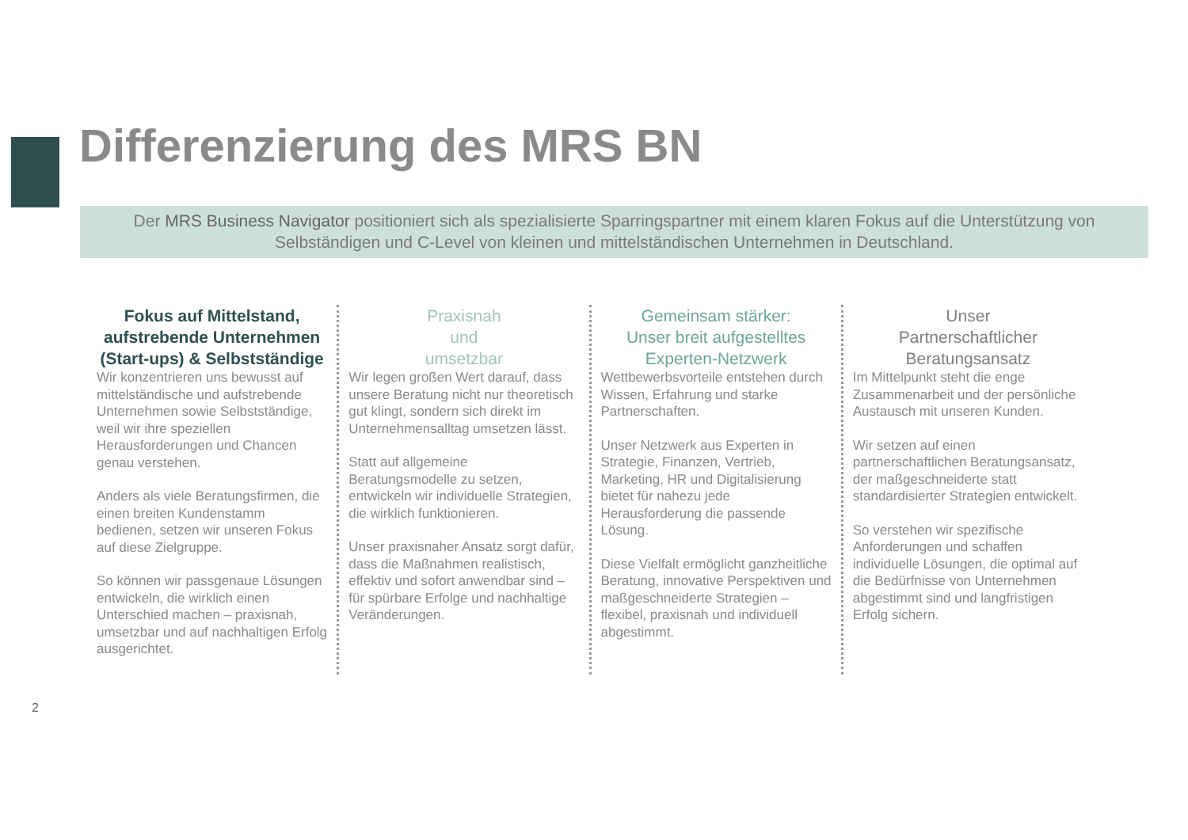Differenzierung des MRS BN
Der MRS Business Navigator positioniert sich als spezialisierte Sparringspartner mit einem klaren Fokus auf die Unterstützung von Selbständigen und C-Level von kleinen und mittelständischen Unternehmen in Deutschland.
Fokus auf Mittelstand, aufstrebende Unternehmen (Start-ups) & Selbstständige
Wir konzentrieren uns bewusst auf mittelständische und aufstrebende Unternehmen sowie Selbstständige, weil wir ihre speziellen Herausforderungen und Chancen genau verstehen.
Anders als viele Beratungsfirmen, die einen breiten Kundenstamm bedienen, setzen wir unseren Fokus auf diese Zielgruppe.
So können wir passgenaue Lösungen entwickeln, die wirklich einen Unterschied machen – praxisnah, umsetzbar und auf nachhaltigen Erfolg ausgerichtet.
Praxisnah
und
umsetzbar
Wir legen großen Wert darauf, dass unsere Beratung nicht nur theoretisch gut klingt, sondern sich direkt im Unternehmensalltag umsetzen lässt.
Statt auf allgemeine Beratungsmodelle zu setzen, entwickeln wir individuelle Strategien, die wirklich funktionieren.
Unser praxisnaher Ansatz sorgt dafür, dass die Maßnahmen realistisch, effektiv und sofort anwendbar sind – für spürbare Erfolge und nachhaltige Veränderungen.
Gemeinsam stärker:
Unser breit aufgestelltes Experten-Netzwerk
Wettbewerbsvorteile entstehen durch Wissen, Erfahrung und starke Partnerschaften.
Unser Netzwerk aus Experten in Strategie, Finanzen, Vertrieb, Marketing, HR und Digitalisierung bietet für nahezu jede Herausforderung die passende Lösung.
Diese Vielfalt ermöglicht ganzheitliche Beratung, innovative Perspektiven und maßgeschneiderte Strategien – flexibel, praxisnah und individuell abgestimmt.
Unser
Partnerschaftlicher Beratungsansatz
Im Mittelpunkt steht die enge Zusammenarbeit und der persönliche Austausch mit unseren Kunden.
Wir setzen auf einen partnerschaftlichen Beratungsansatz, der maßgeschneiderte statt standardisierter Strategien entwickelt.
So verstehen wir spezifische Anforderungen und schaffen individuelle Lösungen, die optimal auf die Bedürfnisse von Unternehmen abgestimmt sind und langfristigen Erfolg sichern.
2